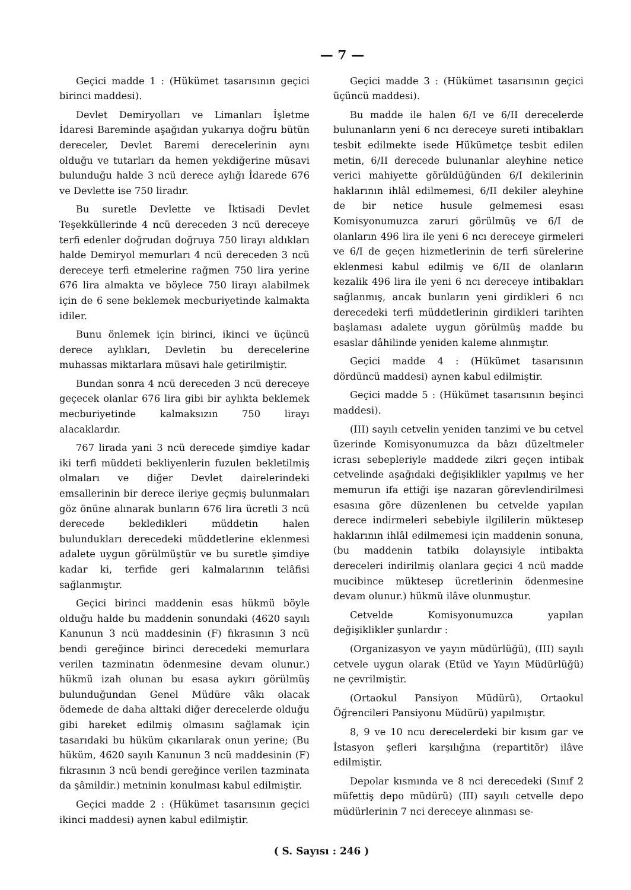— 7 —
Geçici madde 1 : (Hükümet tasarısının geçici birinci maddesi).
Devlet Demiryolları ve Limanları İşletme İdaresi Bareminde aşağıdan yukarıya doğru bütün dereceler, Devlet Baremi derecelerinin aynı olduğu ve tutarları da hemen yekdiğerine müsavi bulunduğu halde 3 ncü derece aylığı İdarede 676 ve Devlette ise 750 liradır.
Bu suretle Devlette ve İktisadi Devlet Teşekküllerinde 4 ncü dereceden 3 ncü dereceye terfi edenler doğrudan doğruya 750 lirayı aldıkları halde Demiryol memurları 4 ncü dereceden 3 ncü dereceye terfi etmelerine rağmen 750 lira yerine 676 lira almakta ve böylece 750 lirayı alabilmek için de 6 sene beklemek mecburiyetinde kalmakta idiler.
Bunu önlemek için birinci, ikinci ve üçüncü derece aylıkları, Devletin bu derecelerine muhassas miktarlara müsavi hale getirilmiştir.
Bundan sonra 4 ncü dereceden 3 ncü dereceye geçecek olanlar 676 lira gibi bir aylıkta beklemek mecburiyetinde kalmaksızın 750 lirayı alacaklardır.
767 lirada yani 3 ncü derecede şimdiye kadar iki terfi müddeti bekliyenlerin fuzulen bekletilmiş olmaları ve diğer Devlet dairelerindeki emsallerinin bir derece ileriye geçmiş bulunmaları göz önüne alınarak bunların 676 lira ücretli 3 ncü derecede bekledikleri müddetin halen bulundukları derecedeki müddetlerine eklenmesi adalete uygun görülmüştür ve bu suretle şimdiye kadar ki, terfide geri kalmalarının telâfisi sağlanmıştır.
Geçici birinci maddenin esas hükmü böyle olduğu halde bu maddenin sonundaki (4620 sayılı Kanunun 3 ncü maddesinin (F) fıkrasının 3 ncü bendi gereğince birinci derecedeki memurlara verilen tazminatın ödenmesine devam olunur.) hükmü izah olunan bu esasa aykırı görülmüş bulunduğundan Genel Müdüre vâkı olacak ödemede de daha alttaki diğer derecelerde olduğu gibi hareket edilmiş olmasını sağlamak için tasarıdaki bu hüküm çıkarılarak onun yerine; (Bu hüküm, 4620 sayılı Kanunun 3 ncü maddesinin (F) fıkrasının 3 ncü bendi gereğince verilen tazminata da şâmildir.) metninin konulması kabul edilmiştir.
Geçici madde 2 : (Hükümet tasarısının geçici ikinci maddesi) aynen kabul edilmiştir.
Geçici madde 3 : (Hükümet tasarısının geçici üçüncü maddesi).
Bu madde ile halen 6/I ve 6/II derecelerde bulunanların yeni 6 ncı dereceye sureti intibakları tesbit edilmekte isede Hükümetçe tesbit edilen metin, 6/II derecede bulunanlar aleyhine netice verici mahiyette görüldüğünden 6/I dekilerinin haklarının ihlâl edilmemesi, 6/II dekiler aleyhine de bir netice husule gelmemesi esası Komisyonumuzca zaruri görülmüş ve 6/I de olanların 496 lira ile yeni 6 ncı dereceye girmeleri ve 6/I de geçen hizmetlerinin de terfi sürelerine eklenmesi kabul edilmiş ve 6/II de olanların kezalik 496 lira ile yeni 6 ncı dereceye intibakları sağlanmış, ancak bunların yeni girdikleri 6 ncı derecedeki terfi müddetlerinin girdikleri tarihten başlaması adalete uygun görülmüş madde bu esaslar dâhilinde yeniden kaleme alınmıştır.
Geçici madde 4 : (Hükümet tasarısının dördüncü maddesi) aynen kabul edilmiştir.
Geçici madde 5 : (Hükümet tasarısının beşinci maddesi).
(III) sayılı cetvelin yeniden tanzimi ve bu cetvel üzerinde Komisyonumuzca da bâzı düzeltmeler icrası sebepleriyle maddede zikri geçen intibak cetvelinde aşağıdaki değişiklikler yapılmış ve her memurun ifa ettiği işe nazaran görevlendirilmesi esasına göre düzenlenen bu cetvelde yapılan derece indirmeleri sebebiyle ilgililerin müktesep haklarının ihlâl edilmemesi için maddenin sonuna, (bu maddenin tatbikı dolayısiyle intibakta dereceleri indirilmiş olanlara geçici 4 ncü madde mucibince müktesep ücretlerinin ödenmesine devam olunur.) hükmü ilâve olunmuştur.
Cetvelde Komisyonumuzca yapılan değişiklikler şunlardır :
(Organizasyon ve yayın müdürlüğü), (III) sayılı cetvele uygun olarak (Etüd ve Yayın Müdürlüğü) ne çevrilmiştir.
(Ortaokul Pansiyon Müdürü), Ortaokul Öğrencileri Pansiyonu Müdürü) yapılmıştır.
8, 9 ve 10 ncu derecelerdeki bir kısım gar ve İstasyon şefleri karşılığına (repartitör) ilâve edilmiştir.
Depolar kısmında ve 8 nci derecedeki (Sınıf 2 müfettiş depo müdürü) (III) sayılı cetvelle depo müdürlerinin 7 nci dereceye alınması se-
( S. Sayısı : 246 )